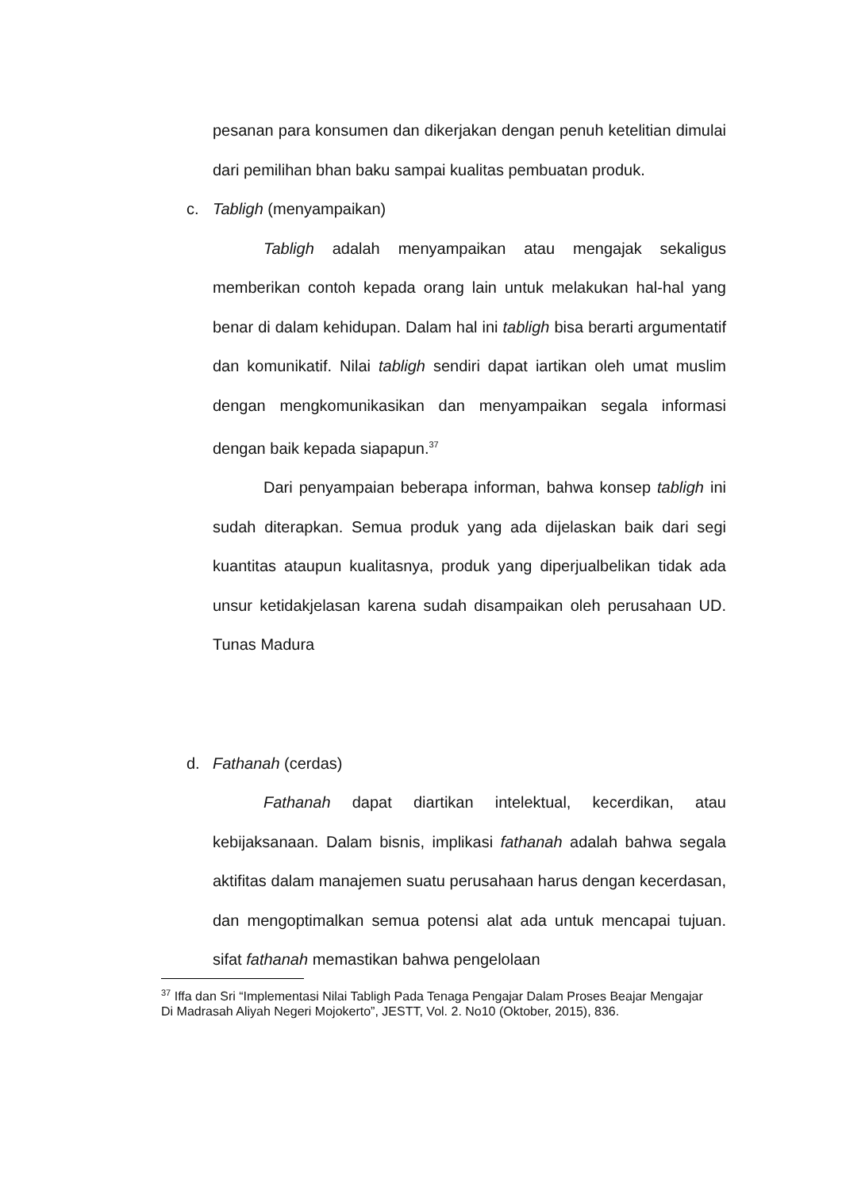pesanan para konsumen dan dikerjakan dengan penuh ketelitian dimulai dari pemilihan bhan baku sampai kualitas pembuatan produk.
c. Tabligh (menyampaikan)
Tabligh adalah menyampaikan atau mengajak sekaligus memberikan contoh kepada orang lain untuk melakukan hal-hal yang benar di dalam kehidupan. Dalam hal ini tabligh bisa berarti argumentatif dan komunikatif. Nilai tabligh sendiri dapat iartikan oleh umat muslim dengan mengkomunikasikan dan menyampaikan segala informasi dengan baik kepada siapapun.<sup>37</sup>
Dari penyampaian beberapa informan, bahwa konsep tabligh ini sudah diterapkan. Semua produk yang ada dijelaskan baik dari segi kuantitas ataupun kualitasnya, produk yang diperjualbelikan tidak ada unsur ketidakjelasan karena sudah disampaikan oleh perusahaan UD. Tunas Madura
d. Fathanah (cerdas)
Fathanah dapat diartikan intelektual, kecerdikan, atau kebijaksanaan. Dalam bisnis, implikasi fathanah adalah bahwa segala aktifitas dalam manajemen suatu perusahaan harus dengan kecerdasan, dan mengoptimalkan semua potensi alat ada untuk mencapai tujuan. sifat fathanah memastikan bahwa pengelolaan
<sup>37</sup> Iffa dan Sri “Implementasi Nilai Tabligh Pada Tenaga Pengajar Dalam Proses Beajar Mengajar Di Madrasah Aliyah Negeri Mojokerto”, JESTT, Vol. 2. No10 (Oktober, 2015), 836.